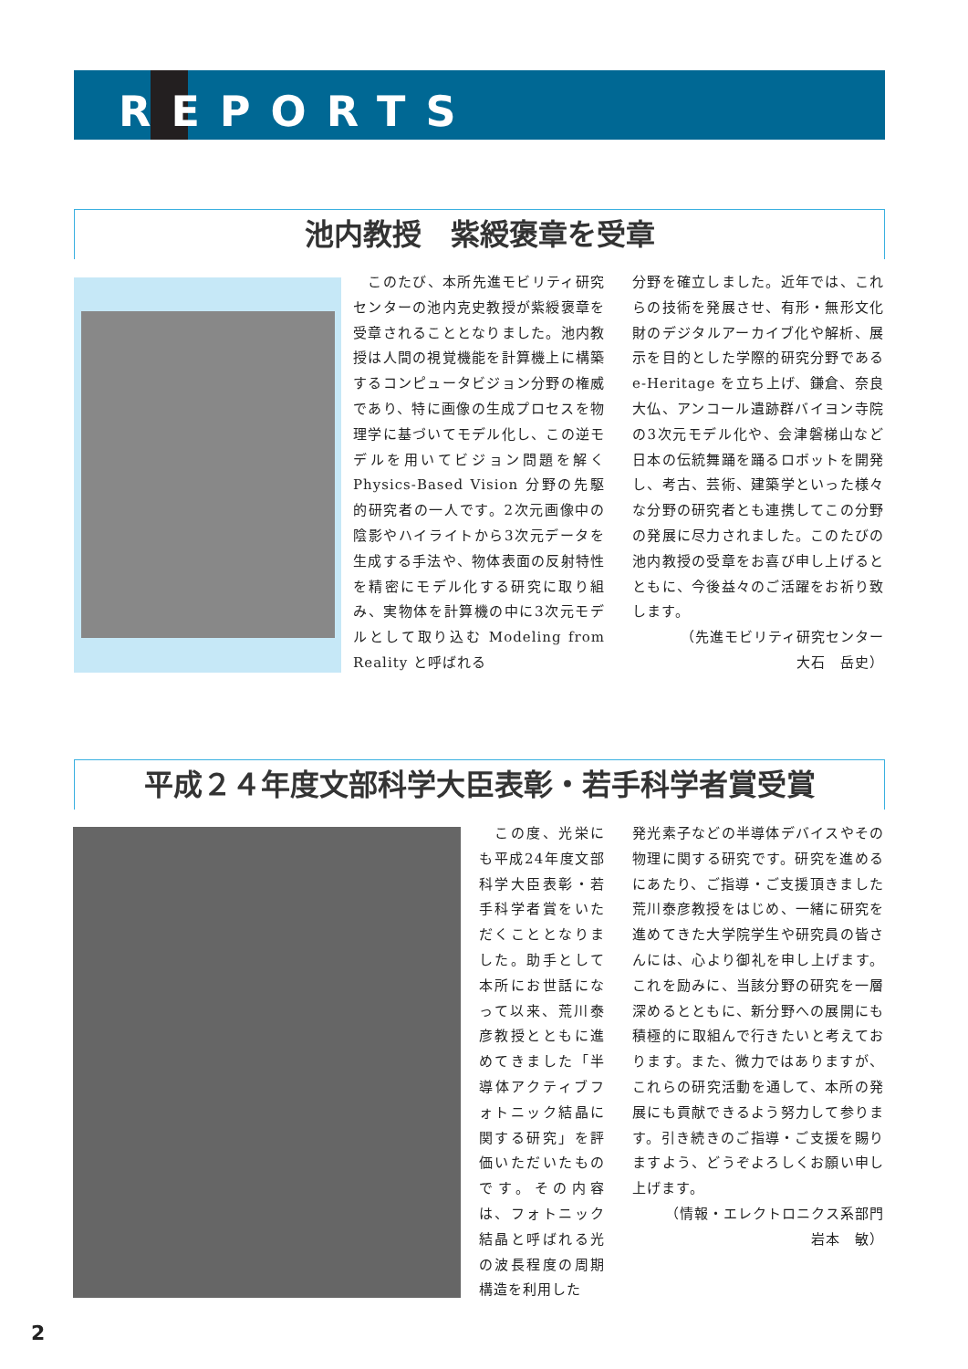REPORTS
池内教授　紫綬褒章を受章
　このたび、本所先進モビリティ研究センターの池内克史教授が紫綬褒章を受章されることとなりました。池内教授は人間の視覚機能を計算機上に構築するコンピュータビジョン分野の権威であり、特に画像の生成プロセスを物理学に基づいてモデル化し、この逆モデルを用いてビジョン問題を解く Physics-Based Vision 分野の先駆的研究者の一人です。2次元画像中の陰影やハイライトから3次元データを生成する手法や、物体表面の反射特性を精密にモデル化する研究に取り組み、実物体を計算機の中に3次元モデルとして取り込む Modeling from Reality と呼ばれる
分野を確立しました。近年では、これらの技術を発展させ、有形・無形文化財のデジタルアーカイブ化や解析、展示を目的とした学際的研究分野である e-Heritage を立ち上げ、鎌倉、奈良大仏、アンコール遺跡群バイヨン寺院の3次元モデル化や、会津磐梯山など日本の伝統舞踊を踊るロボットを開発し、考古、芸術、建築学といった様々な分野の研究者とも連携してこの分野の発展に尽力されました。このたびの池内教授の受章をお喜び申し上げるとともに、今後益々のご活躍をお祈り致します。
（先進モビリティ研究センター
大石　岳史）
平成２４年度文部科学大臣表彰・若手科学者賞受賞
　この度、光栄にも平成24年度文部科学大臣表彰・若手科学者賞をいただくこととなりました。助手として本所にお世話になって以来、荒川泰彦教授とともに進めてきました「半導体アクティブフォトニック結晶に関する研究」を評価いただいたものです。その内容は、フォトニック結晶と呼ばれる光の波長程度の周期構造を利用した
発光素子などの半導体デバイスやその物理に関する研究です。研究を進めるにあたり、ご指導・ご支援頂きました荒川泰彦教授をはじめ、一緒に研究を進めてきた大学院学生や研究員の皆さんには、心より御礼を申し上げます。これを励みに、当該分野の研究を一層深めるとともに、新分野への展開にも積極的に取組んで行きたいと考えております。また、微力ではありますが、これらの研究活動を通して、本所の発展にも貢献できるよう努力して参ります。引き続きのご指導・ご支援を賜りますよう、どうぞよろしくお願い申し上げます。
（情報・エレクトロニクス系部門
岩本　敏）
2